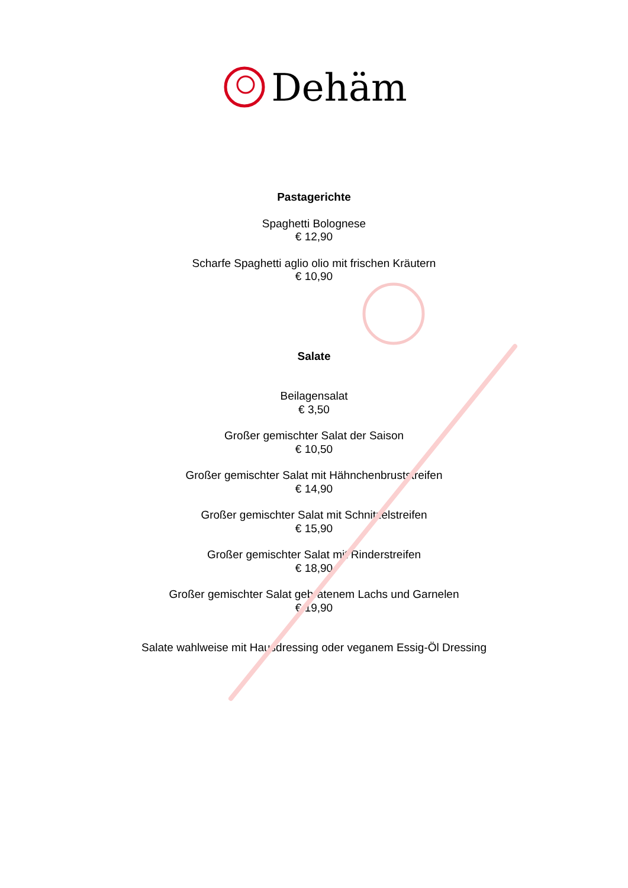Dehäm
Pastagerichte
Spaghetti Bolognese
€ 12,90
Scharfe Spaghetti aglio olio mit frischen Kräutern
€ 10,90
Salate
Beilagensalat
€ 3,50
Großer gemischter Salat der Saison
€ 10,50
Großer gemischter Salat mit Hähnchenbruststreifen
€ 14,90
Großer gemischter Salat mit Schnitzelstreifen
€ 15,90
Großer gemischter Salat mit Rinderstreifen
€ 18,90
Großer gemischter Salat gebratenem Lachs und Garnelen
€ 19,90
Salate wahlweise mit Hausdressing oder veganem Essig-Öl Dressing